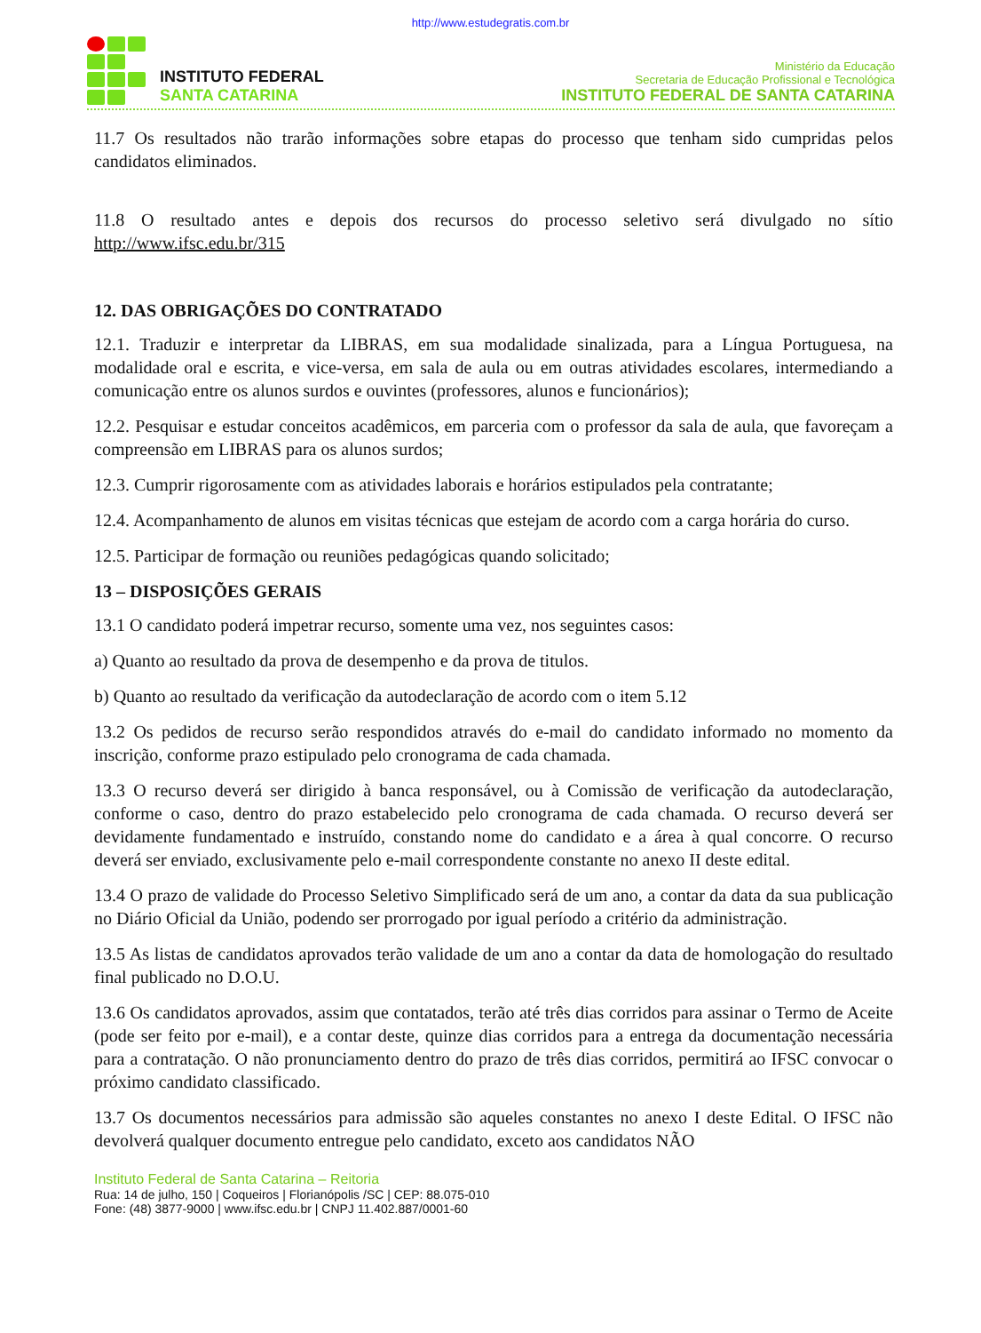http://www.estudegratis.com.br
INSTITUTO FEDERAL
SANTA CATARINA
Ministério da Educação
Secretaria de Educação Profissional e Tecnológica
INSTITUTO FEDERAL DE SANTA CATARINA
11.7 Os resultados não trarão informações sobre etapas do processo que tenham sido cumpridas pelos candidatos eliminados.
11.8 O resultado antes e depois dos recursos do processo seletivo será divulgado no sítio http://www.ifsc.edu.br/315
12. DAS OBRIGAÇÕES DO CONTRATADO
12.1. Traduzir e interpretar da LIBRAS, em sua modalidade sinalizada, para a Língua Portuguesa, na modalidade oral e escrita, e vice-versa, em sala de aula ou em outras atividades escolares, intermediando a comunicação entre os alunos surdos e ouvintes (professores, alunos e funcionários);
12.2. Pesquisar e estudar conceitos acadêmicos, em parceria com o professor da sala de aula, que favoreçam a compreensão em LIBRAS para os alunos surdos;
12.3. Cumprir rigorosamente com as atividades laborais e horários estipulados pela contratante;
12.4. Acompanhamento de alunos em visitas técnicas que estejam de acordo com a carga horária do curso.
12.5. Participar de formação ou reuniões pedagógicas quando solicitado;
13 – DISPOSIÇÕES GERAIS
13.1 O candidato poderá impetrar recurso, somente uma vez, nos seguintes casos:
a) Quanto ao resultado da prova de desempenho e da prova de titulos.
b) Quanto ao resultado da verificação da autodeclaração de acordo com o item 5.12
13.2 Os pedidos de recurso serão respondidos através do e-mail do candidato informado no momento da inscrição, conforme prazo estipulado pelo cronograma de cada chamada.
13.3 O recurso deverá ser dirigido à banca responsável, ou à Comissão de verificação da autodeclaração, conforme o caso, dentro do prazo estabelecido pelo cronograma de cada chamada. O recurso deverá ser devidamente fundamentado e instruído, constando nome do candidato e a área à qual concorre. O recurso deverá ser enviado, exclusivamente pelo e-mail correspondente constante no anexo II deste edital.
13.4 O prazo de validade do Processo Seletivo Simplificado será de um ano, a contar da data da sua publicação no Diário Oficial da União, podendo ser prorrogado por igual período a critério da administração.
13.5 As listas de candidatos aprovados terão validade de um ano a contar da data de homologação do resultado final publicado no D.O.U.
13.6 Os candidatos aprovados, assim que contatados, terão até três dias corridos para assinar o Termo de Aceite (pode ser feito por e-mail), e a contar deste, quinze dias corridos para a entrega da documentação necessária para a contratação. O não pronunciamento dentro do prazo de três dias corridos, permitirá ao IFSC convocar o próximo candidato classificado.
13.7 Os documentos necessários para admissão são aqueles constantes no anexo I deste Edital. O IFSC não devolverá qualquer documento entregue pelo candidato, exceto aos candidatos NÃO
Instituto Federal de Santa Catarina – Reitoria
Rua: 14 de julho, 150 | Coqueiros | Florianópolis /SC | CEP: 88.075-010
Fone: (48) 3877-9000 | www.ifsc.edu.br | CNPJ 11.402.887/0001-60